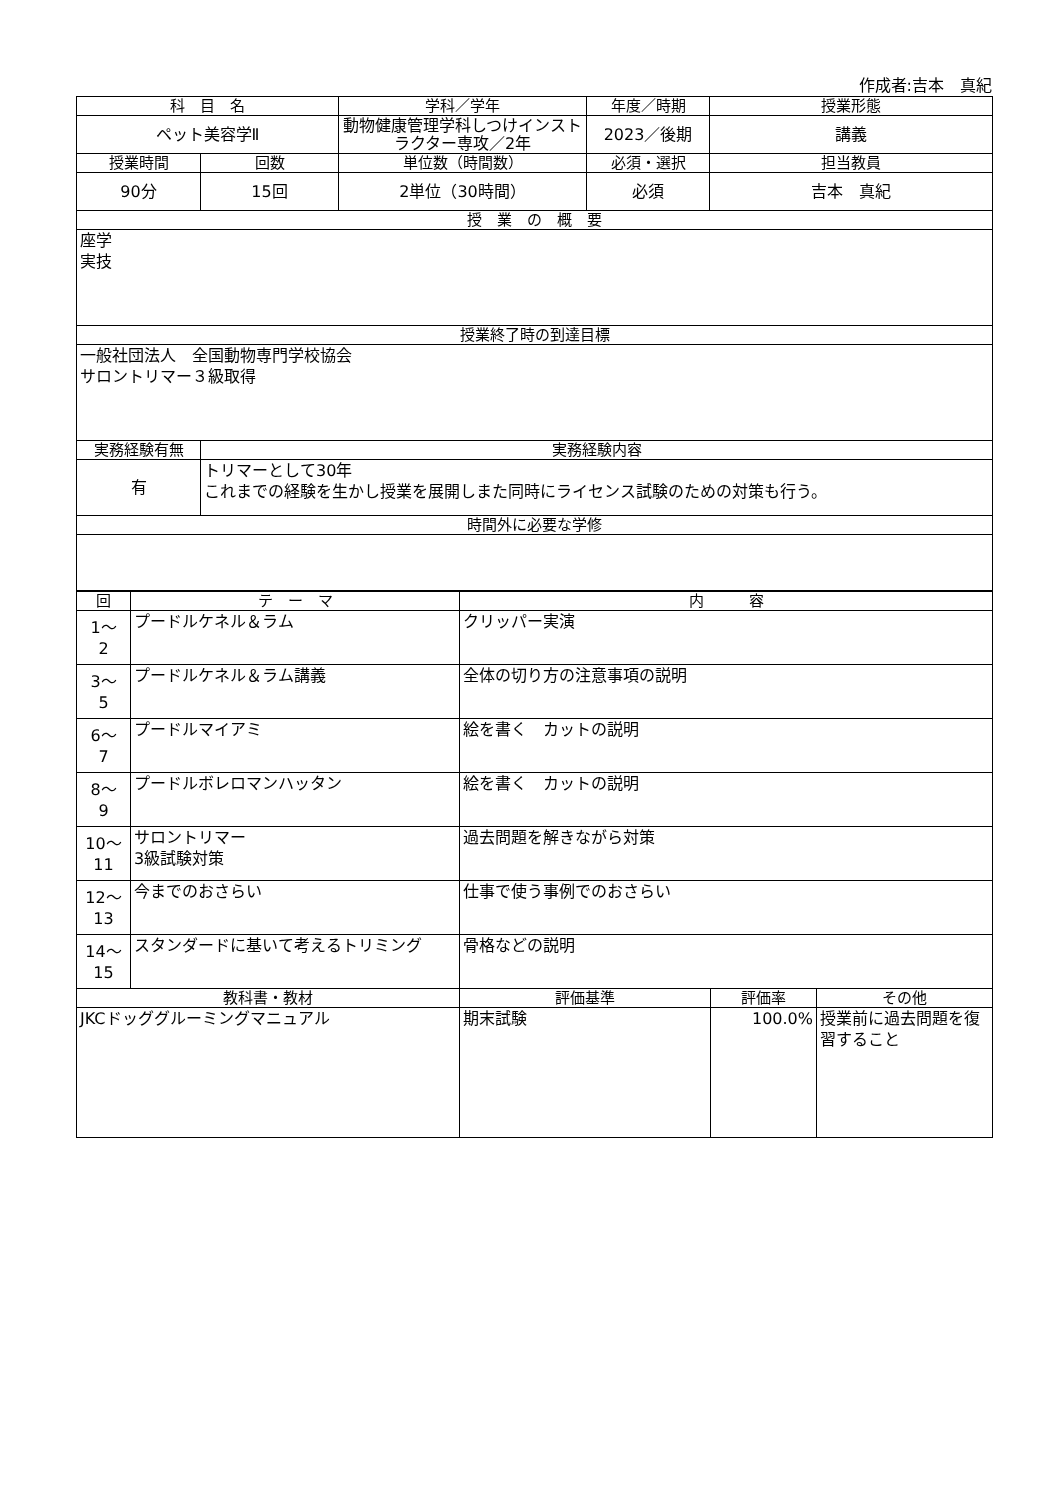作成者:吉本　真紀
| 科 目 名 | | 学科／学年 | 年度／時期 | 授業形態 |
| --- | --- | --- | --- | --- |
| ペット美容学Ⅱ | | 動物健康管理学科しつけインストラクター専攻／2年 | 2023／後期 | 講義 |
| 授業時間 | 回数 | 単位数（時間数） | 必須・選択 | 担当教員 |
| 90分 | 15回 | 2単位（30時間） | 必須 | 吉本 真紀 |
| 授 業 の 概 要 | | | | |
| 座学 実技 | | | | |
| 授業終了時の到達目標 | | | | |
| 一般社団法人 全国動物専門学校協会 サロントリマー３級取得 | | | | |
| 実務経験有無 | 実務経験内容 | | | |
| 有 | トリマーとして30年 これまでの経験を生かし授業を展開しまた同時にライセンス試験のための対策も行う。 | | | |
| 時間外に必要な学修 | | | | |
| 回 | テ ー マ | 内 容 | | |
| --- | --- | --- | --- | --- |
| 1～ 2 | プードルケネル＆ラム | クリッパー実演 | | |
| 3～ 5 | プードルケネル＆ラム講義 | 全体の切り方の注意事項の説明 | | |
| 6～ 7 | プードルマイアミ | 絵を書く カットの説明 | | |
| 8～ 9 | プードルボレロマンハッタン | 絵を書く カットの説明 | | |
| 10～ 11 | サロントリマー 3級試験対策 | 過去問題を解きながら対策 | | |
| 12～ 13 | 今までのおさらい | 仕事で使う事例でのおさらい | | |
| 14～ 15 | スタンダードに基いて考えるトリミング | 骨格などの説明 | | |
| 教科書・教材 | | 評価基準 | 評価率 | その他 |
| JKCドッググルーミングマニュアル | | 期末試験 | 100.0% | 授業前に過去問題を復習すること |